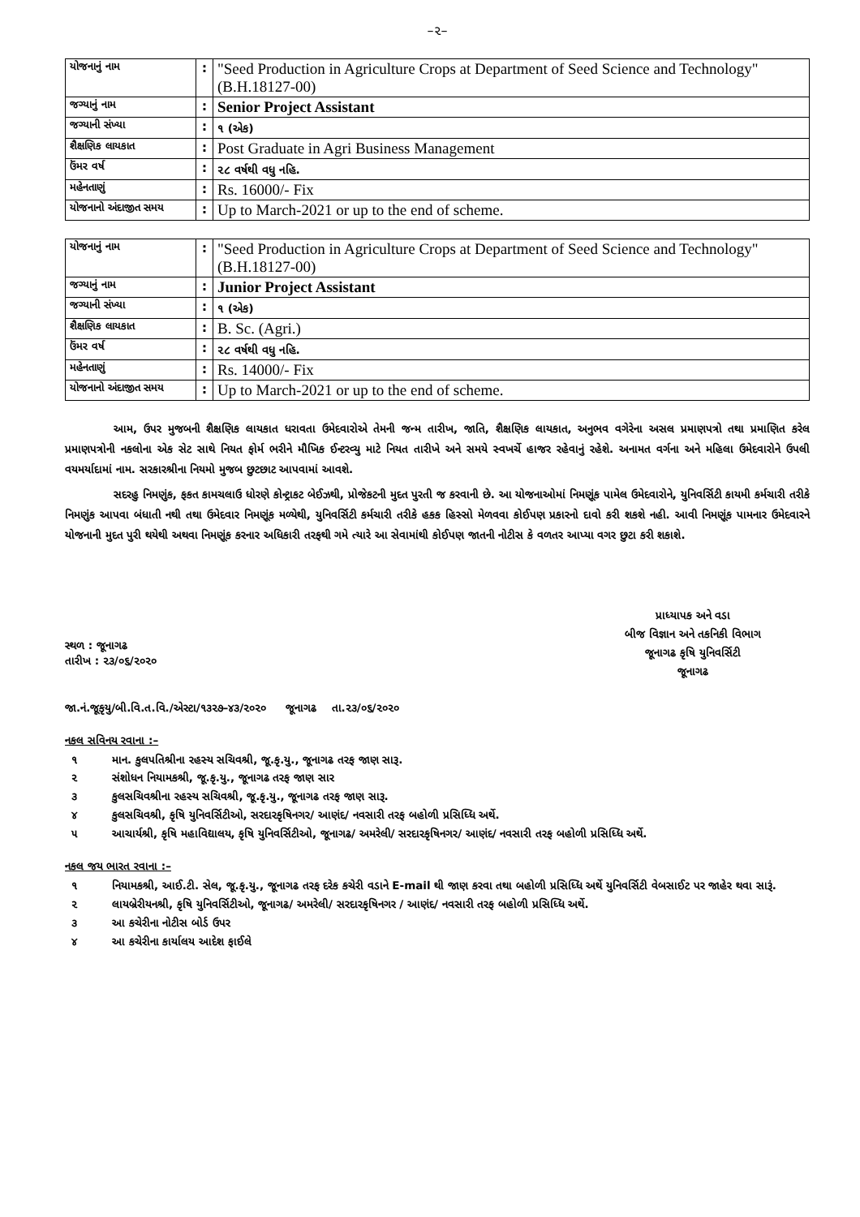–૨–
| યોજનાનું નામ | : | "Seed Production in Agriculture Crops at Department of Seed Science and Technology" (B.H.18127-00) |
| જગ્યાનું નામ | : | Senior Project Assistant |
| જગ્યાની સંખ્યા | : | ૧ (એક) |
| શૈક્ષણિક લાયકાત | : | Post Graduate in Agri Business Management |
| ઉંમર વર્ષ | : | ૨૮ વર્ષથી વધુ નહિ. |
| મહેનતાણું | : | Rs. 16000/- Fix |
| યોજનાનો અંદાજીત સમય | : | Up to March-2021 or up to the end of scheme. |
| યોજનાનું નામ | : | "Seed Production in Agriculture Crops at Department of Seed Science and Technology" (B.H.18127-00) |
| જગ્યાનું નામ | : | Junior Project Assistant |
| જગ્યાની સંખ્યા | : | ૧ (એક) |
| શૈક્ષણિક લાયકાત | : | B. Sc. (Agri.) |
| ઉંમર વર્ષ | : | ૨૮ વર્ષથી વધુ નહિ. |
| મહેનતાણું | : | Rs. 14000/- Fix |
| યોજનાનો અંદાજીત સમય | : | Up to March-2021 or up to the end of scheme. |
આમ, ઉપર મુજબની શૈક્ષણિક લાયકાત ધરાવતા ઉમેદવારોએ તેમની જન્મ તારીખ, જાતિ, શૈક્ષણિક લાયકાત, અનુભવ વગેરેના અસલ પ્રમાણપત્રો તથા પ્રમાણિત કરેલ પ્રમાણપત્રોની નકલોના એક સેટ સાથે નિયત ફોર્મ ભરીને મૌખિક ઈન્ટરવ્યુ માટે નિયત તારીખે અને સમયે સ્વખર્ચે હાજર રહેવાનું રહેશે. અનામત વર્ગના અને મહિલા ઉમેદવારોને ઉપલી વયમર્યાદામાં નામ. સરકારશ્રીના નિયમો મુજબ છુટછાટ આપવામાં આવશે.
સદરહુ નિમણુંક, ફકત કામચલાઉ ધોરણે કોન્ટ્રાકટ બેઈઝથી, પ્રોજેકટની મુદત પુરતી જ કરવાની છે. આ યોજનાઓમાં નિમણૂંક પામેલ ઉમેદવારોને, યુનિવર્સિટી કાયમી કર્મચારી તરીકે નિમણુંક આપવા બંધાતી નથી તથા ઉમેદવાર નિમણૂંક મળ્યેથી, યુનિવર્સિટી કર્મચારી તરીકે હકક હિસ્સો મેળવવા કોઈપણ પ્રકારનો દાવો કરી શકશે નહી. આવી નિમણૂંક પામનાર ઉમેદવારને યોજનાની મુદત પુરી થયેથી અથવા નિમણૂંક કરનાર અધિકારી તરફથી ગમે ત્યારે આ સેવામાંથી કોઈપણ જાતની નોટીસ કે વળતર આપ્યા વગર છુટા કરી શકાશે.
સ્થળ : જૂનાગઢ
તારીખ : ૨૩/૦૬/૨૦૨૦
પ્રાધ્યાપક અને વડા
બીજ વિજ્ઞાન અને તકનિકી વિભાગ
જૂનાગઢ કૃષિ યુનિવર્સિટી
જૂનાગઢ
જા.નં.જૂકૃયુ/બી.વિ.ત.વિ./એસ્ટા/૧૩૨૭–૪૩/૨૦૨૦ જૂનાગઢ તા.૨૩/૦૬/૨૦૨૦
નકલ સવિનય રવાના :–
૧ માન. કુલપતિશ્રીના રહસ્ય સચિવશ્રી, જૂ.કૃ.યુ., જૂનાગઢ તરફ જાણ સારૂ.
૨ સંશોધન નિયામકશ્રી, જૂ.કૃ.યુ., જૂનાગઢ તરફ જાણ સાર
૩ કુલસચિવશ્રીના રહસ્ય સચિવશ્રી, જૂ.કૃ.યુ., જૂનાગઢ તરફ જાણ સારૂ.
૪ કુલસચિવશ્રી, કૃષિ યુનિવર્સિટીઓ, સરદારકૃષિનગર/ આણંદ/ નવસારી તરફ બહોળી પ્રસિધ્ધિ અર્થે.
૫ આચાર્યશ્રી, કૃષિ મહાવિદ્યાલય, કૃષિ યુનિવર્સિટીઓ, જૂનાગઢ/ અમરેલી/ સરદારકૃષિનગર/ આણંદ/ નવસારી તરફ બહોળી પ્રસિધ્ધિ અર્થે.
નકલ જય ભારત રવાના :–
૧ નિયામકશ્રી, આઈ.ટી. સેલ, જૂ.કૃ.યુ., જૂનાગઢ તરફ દરેક કચેરી વડાને E-mail થી જાણ કરવા તથા બહોળી પ્રસિધ્ધિ અર્થે યુનિવર્સિટી વેબસાઈટ પર જાહેર થવા સારૂં.
૨ લાયબ્રેરીયનશ્રી, કૃષિ યુનિવર્સિટીઓ, જૂનાગઢ/ અમરેલી/ સરદારકૃષિનગર / આણંદ/ નવસારી તરફ બહોળી પ્રસિધ્ધિ અર્થે.
૩ આ કચેરીના નોટીસ બોર્ડ ઉપર
૪ આ કચેરીના કાર્યાલય આદેશ ફાઈલે